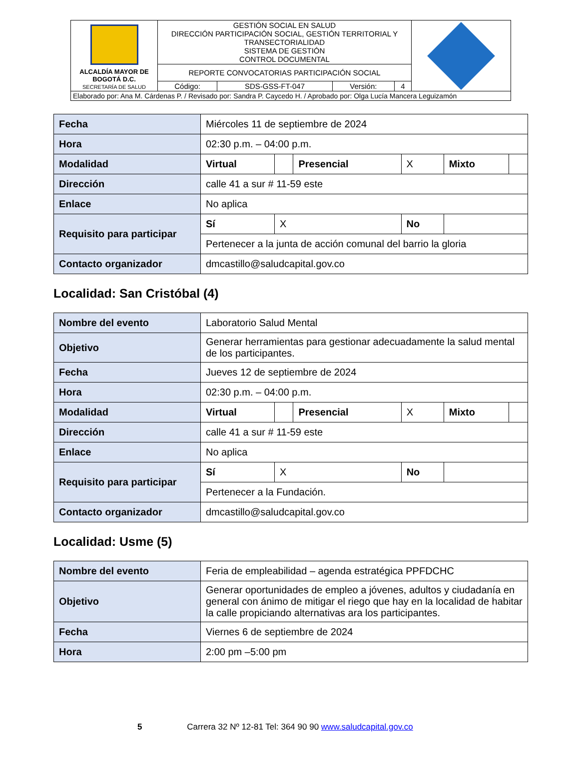| ALCALDÍA MAYOR DE BOGOTÁ D.C. SECRETARÍA DE SALUD | GESTIÓN SOCIAL EN SALUD DIRECCIÓN PARTICIPACIÓN SOCIAL, GESTIÓN TERRITORIAL Y TRANSECTORIALIDAD SISTEMA DE GESTIÓN CONTROL DOCUMENTAL | | | | |
| | REPORTE CONVOCATORIAS PARTICIPACIÓN SOCIAL | | | | |
| | Código: | SDS-GSS-FT-047 | Versión: | 4 | |
| Elaborado por: Ana M. Cárdenas P. / Revisado por: Sandra P. Caycedo H. / Aprobado por: Olga Lucía Mancera Leguizamón | | | | | |
| Fecha | Miércoles 11 de septiembre de 2024 | | | | | |
| Hora | 02:30 p.m. – 04:00 p.m. | | | | | |
| Modalidad | Virtual | | Presencial | X | Mixto | |
| Dirección | calle 41 a sur # 11-59 este | | | | | |
| Enlace | No aplica | | | | | |
| Requisito para participar | Sí | X | | No | | |
| | Pertenecer a la junta de acción comunal del barrio la gloria | | | | | |
| Contacto organizador | dmcastillo@saludcapital.gov.co | | | | | |
Localidad: San Cristóbal (4)
| Nombre del evento | Laboratorio Salud Mental | | | | | |
| Objetivo | Generar herramientas para gestionar adecuadamente la salud mental de los participantes. | | | | | |
| Fecha | Jueves 12 de septiembre de 2024 | | | | | |
| Hora | 02:30 p.m. – 04:00 p.m. | | | | | |
| Modalidad | Virtual | | Presencial | X | Mixto | |
| Dirección | calle 41 a sur # 11-59 este | | | | | |
| Enlace | No aplica | | | | | |
| Requisito para participar | Sí | X | | No | | |
| | Pertenecer a la Fundación. | | | | | |
| Contacto organizador | dmcastillo@saludcapital.gov.co | | | | | |
Localidad: Usme (5)
| Nombre del evento | Feria de empleabilidad – agenda estratégica PPFDCHC |
| Objetivo | Generar oportunidades de empleo a jóvenes, adultos y ciudadanía en general con ánimo de mitigar el riego que hay en la localidad de habitar la calle propiciando alternativas ara los participantes. |
| Fecha | Viernes 6 de septiembre de 2024 |
| Hora | 2:00 pm –5:00 pm |
5 Carrera 32 Nº 12-81 Tel: 364 90 90 www.saludcapital.gov.co